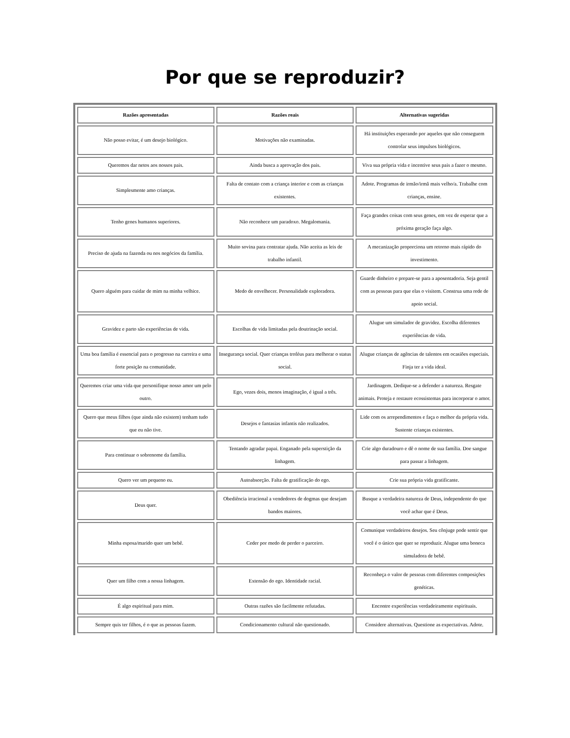Por que se reproduzir?
| Razões apresentadas | Razões reais | Alternativas sugeridas |
| --- | --- | --- |
| Não posso evitar, é um desejo biológico. | Motivações não examinadas. | Há instituições esperando por aqueles que não conseguem controlar seus impulsos biológicos. |
| Queremos dar netos aos nossos pais. | Ainda busca a aprovação dos pais. | Viva sua própria vida e incentive seus pais a fazer o mesmo. |
| Simplesmente amo crianças. | Falta de contato com a criança interior e com as crianças existentes. | Adote. Programas de irmão/irmã mais velho/a. Trabalhe com crianças, ensine. |
| Tenho genes humanos superiores. | Não reconhece um paradoxo. Megalomania. | Faça grandes coisas com seus genes, em vez de esperar que a próxima geração faça algo. |
| Preciso de ajuda na fazenda ou nos negócios da família. | Muito sovina para contratar ajuda. Não aceita as leis de trabalho infantil. | A mecanização proporciona um retorno mais rápido do investimento. |
| Quero alguém para cuidar de mim na minha velhice. | Medo de envelhecer. Personalidade exploradora. | Guarde dinheiro e prepare-se para a aposentadoria. Seja gentil com as pessoas para que elas o visitem. Construa uma rede de apoio social. |
| Gravidez e parto são experiências de vida. | Escolhas de vida limitadas pela doutrinação social. | Alugue um simulador de gravidez. Escolha diferentes experiências de vida. |
| Uma boa família é essencial para o progresso na carreira e uma forte posição na comunidade. | Insegurança social. Quer crianças troféus para melhorar o status social. | Alugue crianças de agências de talentos em ocasiões especiais. Finja ter a vida ideal. |
| Queremos criar uma vida que personifique nosso amor um pelo outro. | Ego, vezes dois, menos imaginação, é igual a três. | Jardinagem. Dedique-se a defender a natureza. Resgate animais. Proteja e restaure ecossistemas para incorporar o amor. |
| Quero que meus filhos (que ainda não existem) tenham tudo que eu não tive. | Desejos e fantasias infantis não realizados. | Lide com os arrependimentos e faça o melhor da própria vida. Sustente crianças existentes. |
| Para continuar o sobrenome da família. | Tentando agradar papai. Enganado pela superstição da linhagem. | Crie algo duradouro e dê o nome de sua família. Doe sangue para passar a linhagem. |
| Quero ver um pequeno eu. | Autoabsorção. Falta de gratificação do ego. | Crie sua própria vida gratificante. |
| Deus quer. | Obediência irracional a vendedores de dogmas que desejam bandos maiores. | Busque a verdadeira natureza de Deus, independente do que você achar que é Deus. |
| Minha esposa/marido quer um bebê. | Ceder por medo de perder o parceiro. | Comunique verdadeiros desejos. Seu cônjuge pode sentir que você é o único que quer se reproduzir. Alugue uma boneca simuladora de bebê. |
| Quer um filho com a nossa linhagem. | Extensão do ego. Identidade racial. | Reconheça o valor de pessoas com diferentes composições genéticas. |
| É algo espiritual para mim. | Outras razões são facilmente refutadas. | Encontre experiências verdadeiramente espirituais. |
| Sempre quis ter filhos, é o que as pessoas fazem. | Condicionamento cultural não questionado. | Considere alternativas. Questione as expectativas. Adote. |